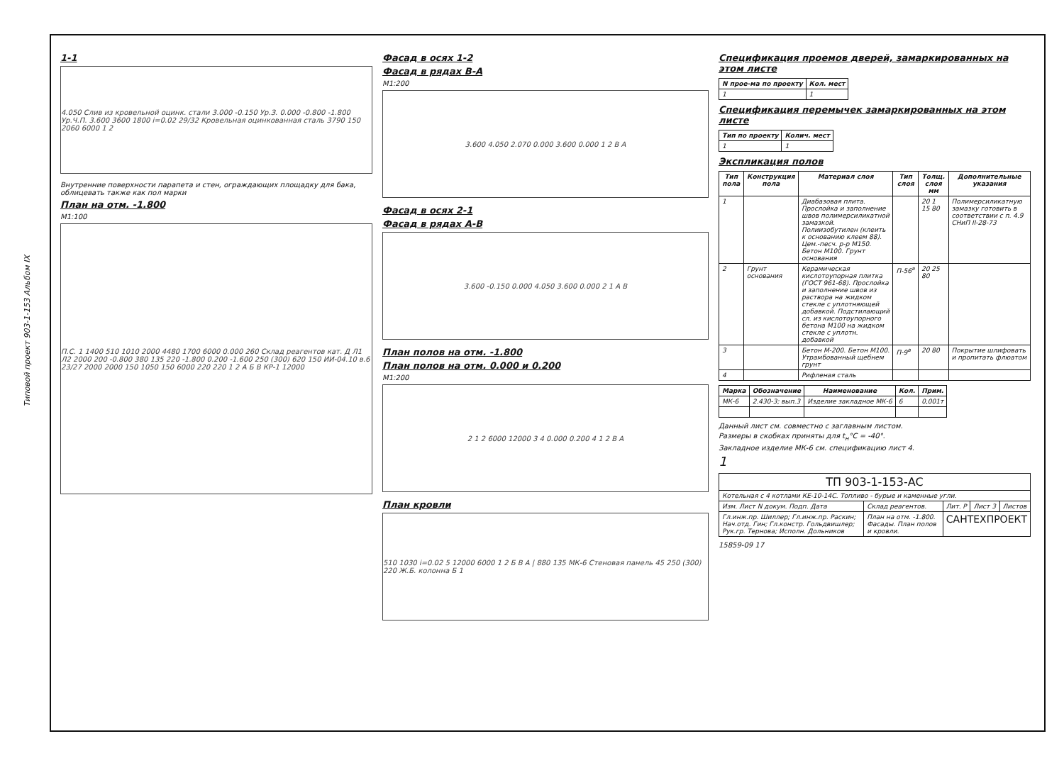Типовой проект 903-1-153 Альбом IX
1-1
4.050 Слив из кровельной оцинк. стали 3.000 -0.150 Ур.З. 0.000 -0.800 -1.800 Ур.Ч.П. 3.600 3600 1800 i=0.02 29/32 Кровельная оцинкованная сталь 3790 150 2060 6000 1 2
Внутренние поверхности парапета и стен, ограждающих площадку для бака, облицевать также как пол марки
План на отм. -1.800
М1:100
П.С. 1 1400 510 1010 2000 4480 1700 6000 0.000 260 Склад реагентов кат. Д Л1 Л2 2000 200 -0.800 380 135 220 -1.800 0.200 -1.600 250 (300) 620 150 ИИ-04.10 в.6 23/27 2000 2000 150 1050 150 6000 220 220 1 2 А Б В КР-1 12000
Фасад в осях 1-2
Фасад в рядах В-А
М1:200
3.600 4.050 2.070 0.000 3.600 0.000 1 2 В А
Фасад в осях 2-1
Фасад в рядах А-В
3.600 -0.150 0.000 4.050 3.600 0.000 2 1 А В
План полов на отм. -1.800
План полов на отм. 0.000 и 0.200
М1:200
2 1 2 6000 12000 3 4 0.000 0.200 4 1 2 В А
План кровли
510 1030 i=0.02 5 12000 6000 1 2 Б В А | 880 135 МК-6 Стеновая панель 45 250 (300) 220 Ж.Б. колонна Б 1
Спецификация проемов дверей, замаркированных на этом листе
| N прое-ма по проекту | Кол. мест |
| --- | --- |
| 1 | 1 |
Спецификация перемычек замаркированных на этом листе
| Тип по проекту | Колич. мест |
| --- | --- |
| 1 | 1 |
Экспликация полов
| Тип пола | Конструкция пола | Материал слоя | Тип слоя | Толщ. слоя мм | Дополнительные указания |
| --- | --- | --- | --- | --- | --- |
| 1 | | Диабазовая плита. Прослойка и заполнение швов полимерсиликатной замазкой. Полиизобутилен (клеить к основанию клеем 88). Цем.-песч. р-р М150. Бетон М100. Грунт основания | | 20 1 15 80 | Полимерсиликатную замазку готовить в соответствии с п. 4.9 СНиП II-28-73 |
| 2 | Грунт основания | Керамическая кислотоупорная плитка (ГОСТ 961-68). Прослойка и заполнение швов из раствора на жидком стекле с уплотняющей добавкой. Подстилающий сл. из кислотоупорного бетона М100 на жидком стекле с уплотн. добавкой | П-56<sup>а</sup> | 20 25 80 | |
| 3 | | Бетон М-200. Бетон М100. Утрамбованный щебнем грунт | П-9<sup>а</sup> | 20 80 | Покрытие шлифовать и пропитать флюатом |
| 4 | | Рифленая сталь | | | |
| Марка | Обозначение | Наименование | Кол. | Прим. |
| --- | --- | --- | --- | --- |
| МК-6 | 2.430-3; вып.3 | Изделие закладное МК-6 | 6 | 0,001т |
Данный лист см. совместно с заглавным листом.
Размеры в скобках приняты для t<sub>н</sub>°С = -40°.
Закладное изделие МК-6 см. спецификацию лист 4.
1
| ТП 903-1-153-АС | | | | |
| Котельная с 4 котлами КЕ-10-14С. Топливо - бурые и каменные угли. | | | | |
| Изм. Лист N докум. Подп. Дата | Склад реагентов. | Лит. Р | Лист 3 | Листов |
| Гл.инж.пр. Шиллер; Гл.инж.пр. Раскин; Нач.отд. Гин; Гл.констр. Гольдвишлер; Рук.гр. Тернова; Исполн. Дольников | План на отм. -1.800. Фасады. План полов и кровли. | САНТЕХПРОЕКТ | | |
15859-09 17